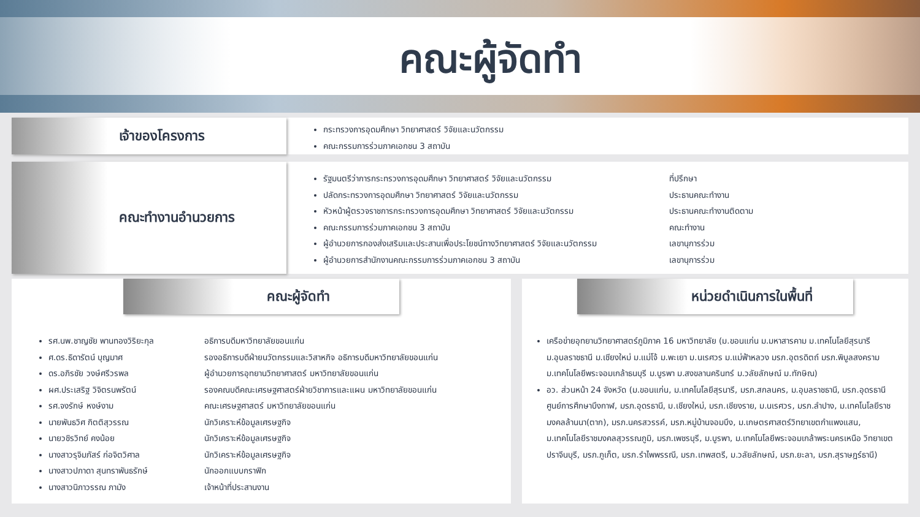คณะผู้จัดทำ
เจ้าของโครงการ
กระทรวงการอุดมศึกษา วิทยาศาสตร์ วิจัยและนวัตกรรม
คณะกรรมการร่วมภาคเอกชน 3 สถาบัน
คณะทำงานอำนวยการ
รัฐมนตรีว่าการกระทรวงการอุดมศึกษา วิทยาศาสตร์ วิจัยและนวัตกรรม ที่ปรึกษา
ปลัดกระทรวงการอุดมศึกษา วิทยาศาสตร์ วิจัยและนวัตกรรม ประธานคณะทำงาน
หัวหน้าผู้ตรวจราชการกระทรวงการอุดมศึกษา วิทยาศาสตร์ วิจัยและนวัตกรรม ประธานคณะทำงานติดตาม
คณะกรรมการร่วมภาคเอกชน 3 สถาบัน คณะทำงาน
ผู้อำนวยการกองส่งเสริมและประสานเพื่อประโยชน์ทางวิทยาศาสตร์ วิจัยและนวัตกรรม เลขานุการร่วม
ผู้อำนวยการสำนักงานคณะกรรมการร่วมภาคเอกชน 3 สถาบัน เลขานุการร่วม
คณะผู้จัดทำ
รศ.นพ.ชาญชัย พานทองวิริยะกุล อธิการบดีมหาวิทยาลัยขอนแก่น
ศ.ดร.ธิดารัตน์ บุญมาศ รองอธิการบดีฝ่ายนวัตกรรมและวิสาหกิจ อธิการบดีมหาวิทยาลัยขอนแก่น
ดร.อภิรชัย วงษ์ศรีวรพล ผู้อำนวยการอุทยานวิทยาศาสตร์ มหาวิทยาลัยขอนแก่น
ผศ.ประเสริฐ วิจิตรนพรัตน์ รองคณบดีคณะเศรษฐศาสตร์ฝ่ายวิชาการและแผน มหาวิทยาลัยขอนแก่น
รศ.จงรักษ์ หงษ์งาม คณะเศรษฐศาสตร์ มหาวิทยาลัยขอนแก่น
นายพันธวิศ กิตติสุวรรณ นักวิเคราะห์ข้อมูลเศรษฐกิจ
นายวชิรวิทย์ คงน้อย นักวิเคราะห์ข้อมูลเศรษฐกิจ
นางสาวรุจิมภัสร์ ก่อจิตวิศาล นักวิเคราะห์ข้อมูลเศรษฐกิจ
นางสาวปภาดา สุนทราพันธรักษ์ นักออกแบบกราฟิก
นางสาวนิภาวรรณ ภามัง เจ้าหน้าที่ประสานงาน
หน่วยดำเนินการในพื้นที่
เครือข่ายอุทยานวิทยาศาสตร์ภูมิภาค 16 มหาวิทยาลัย (ม.ขอนแก่น ม.มหาสารคาม ม.เทคโนโลยีสุรนารี ม.อุบลราชธานี ม.เชียงใหม่ ม.แม่โจ้ ม.พะเยา ม.นเรศวร ม.แม่ฟ้าหลวง มรภ.อุตรดิตถ์ มรภ.พิบูลสงคราม ม.เทคโนโลยีพระจอมเกล้าธนบุรี ม.บูรพา ม.สงขลานครินทร์ ม.วลัยลักษณ์ ม.ทักษิณ)
อว. ส่วนหน้า 24 จังหวัด (ม.ขอนแก่น, ม.เทคโนโลยีสุรนารี, มรภ.สกลนคร, ม.อุบลราชธานี, มรภ.อุดรธานีศูนย์การศึกษาบึงกาฬ, มรภ.อุดรธานี, ม.เชียงใหม่, มรภ.เชียงราย, ม.นเรศวร, มรภ.ลำปาง, ม.เทคโนโลยีราชมงคลล้านนา(ตาก), มรภ.นครสวรรค์, มรภ.หมู่บ้านจอมบึง, ม.เกษตรศาสตร์วิทยาเขตกำแพงแสน, ม.เทคโนโลยีราชมงคลสุวรรณภูมิ, มรภ.เพชรบุรี, ม.บูรพา, ม.เทคโนโลยีพระจอมเกล้าพระนครเหนือ วิทยาเขตปราจีนบุรี, มรภ.ภูเก็ต, มรภ.รำไพพรรณี, มรภ.เทพสตรี, ม.วลัยลักษณ์, มรภ.ยะลา, มรภ.สุราษฎร์ธานี)